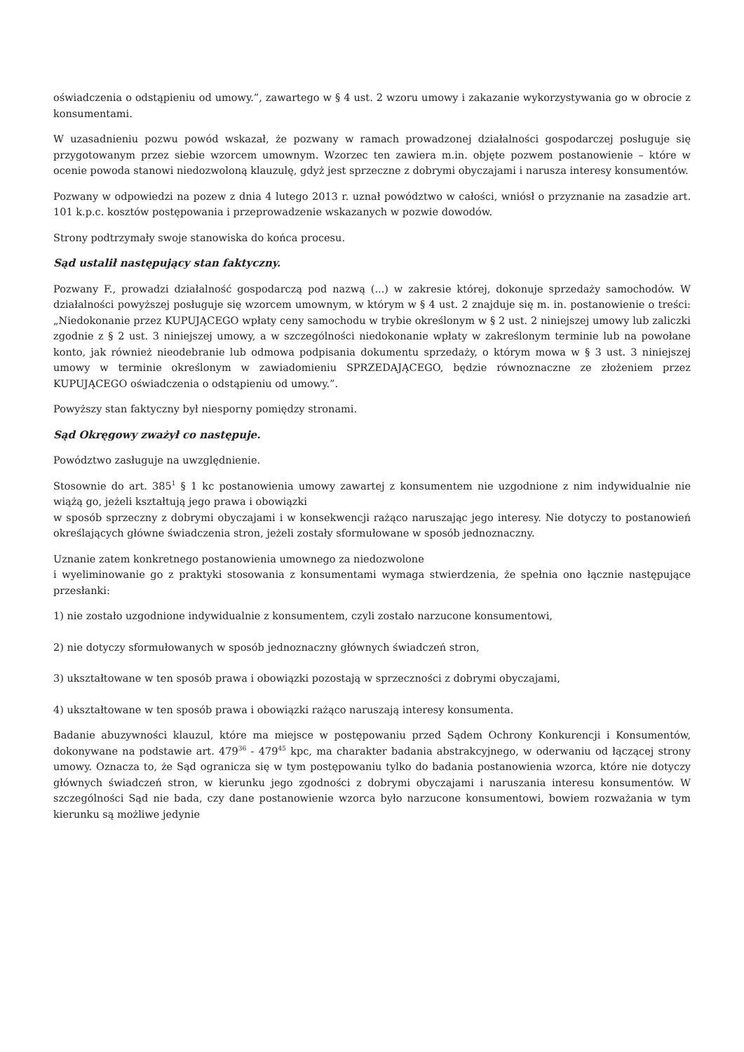oświadczenia o odstąpieniu od umowy.”, zawartego w § 4 ust. 2 wzoru umowy i zakazanie wykorzystywania go w obrocie z konsumentami.
W uzasadnieniu pozwu powód wskazał, że pozwany w ramach prowadzonej działalności gospodarczej posługuje się przygotowanym przez siebie wzorcem umownym. Wzorzec ten zawiera m.in. objęte pozwem postanowienie – które w ocenie powoda stanowi niedozwoloną klauzulę, gdyż jest sprzeczne z dobrymi obyczajami i narusza interesy konsumentów.
Pozwany w odpowiedzi na pozew z dnia 4 lutego 2013 r. uznał powództwo w całości, wniósł o przyznanie na zasadzie art. 101 k.p.c. kosztów postępowania i przeprowadzenie wskazanych w pozwie dowodów.
Strony podtrzymały swoje stanowiska do końca procesu.
Sąd ustalił następujący stan faktyczny.
Pozwany F., prowadzi działalność gospodarczą pod nazwą (...) w zakresie której, dokonuje sprzedaży samochodów. W działalności powyższej posługuje się wzorcem umownym, w którym w § 4 ust. 2 znajduje się m. in. postanowienie o treści: „Niedokonanie przez KUPUJĄCEGO wpłaty ceny samochodu w trybie określonym w § 2 ust. 2 niniejszej umowy lub zaliczki zgodnie z § 2 ust. 3 niniejszej umowy, a w szczególności niedokonanie wpłaty w zakreślonym terminie lub na powołane konto, jak również nieodebranie lub odmowa podpisania dokumentu sprzedaży, o którym mowa w § 3 ust. 3 niniejszej umowy w terminie określonym w zawiadomieniu SPRZEDAJĄCEGO, będzie równoznaczne ze złożeniem przez KUPUJĄCEGO oświadczenia o odstąpieniu od umowy.”.
Powyższy stan faktyczny był niesporny pomiędzy stronami.
Sąd Okręgowy zważył co następuje.
Powództwo zasługuje na uwzględnienie.
Stosownie do art. 385<sup>1</sup> § 1 kc postanowienia umowy zawartej z konsumentem nie uzgodnione z nim indywidualnie nie wiążą go, jeżeli kształtują jego prawa i obowiązki
w sposób sprzeczny z dobrymi obyczajami i w konsekwencji rażąco naruszając jego interesy. Nie dotyczy to postanowień określających główne świadczenia stron, jeżeli zostały sformułowane w sposób jednoznaczny.
Uznanie zatem konkretnego postanowienia umownego za niedozwolone
i wyeliminowanie go z praktyki stosowania z konsumentami wymaga stwierdzenia, że spełnia ono łącznie następujące przesłanki:
1) nie zostało uzgodnione indywidualnie z konsumentem, czyli zostało narzucone konsumentowi,
2) nie dotyczy sformułowanych w sposób jednoznaczny głównych świadczeń stron,
3) ukształtowane w ten sposób prawa i obowiązki pozostają w sprzeczności z dobrymi obyczajami,
4) ukształtowane w ten sposób prawa i obowiązki rażąco naruszają interesy konsumenta.
Badanie abuzywności klauzul, które ma miejsce w postępowaniu przed Sądem Ochrony Konkurencji i Konsumentów, dokonywane na podstawie art. 479<sup>36</sup> - 479<sup>45</sup> kpc, ma charakter badania abstrakcyjnego, w oderwaniu od łączącej strony umowy. Oznacza to, że Sąd ogranicza się w tym postępowaniu tylko do badania postanowienia wzorca, które nie dotyczy głównych świadczeń stron, w kierunku jego zgodności z dobrymi obyczajami i naruszania interesu konsumentów. W szczególności Sąd nie bada, czy dane postanowienie wzorca było narzucone konsumentowi, bowiem rozważania w tym kierunku są możliwe jedynie